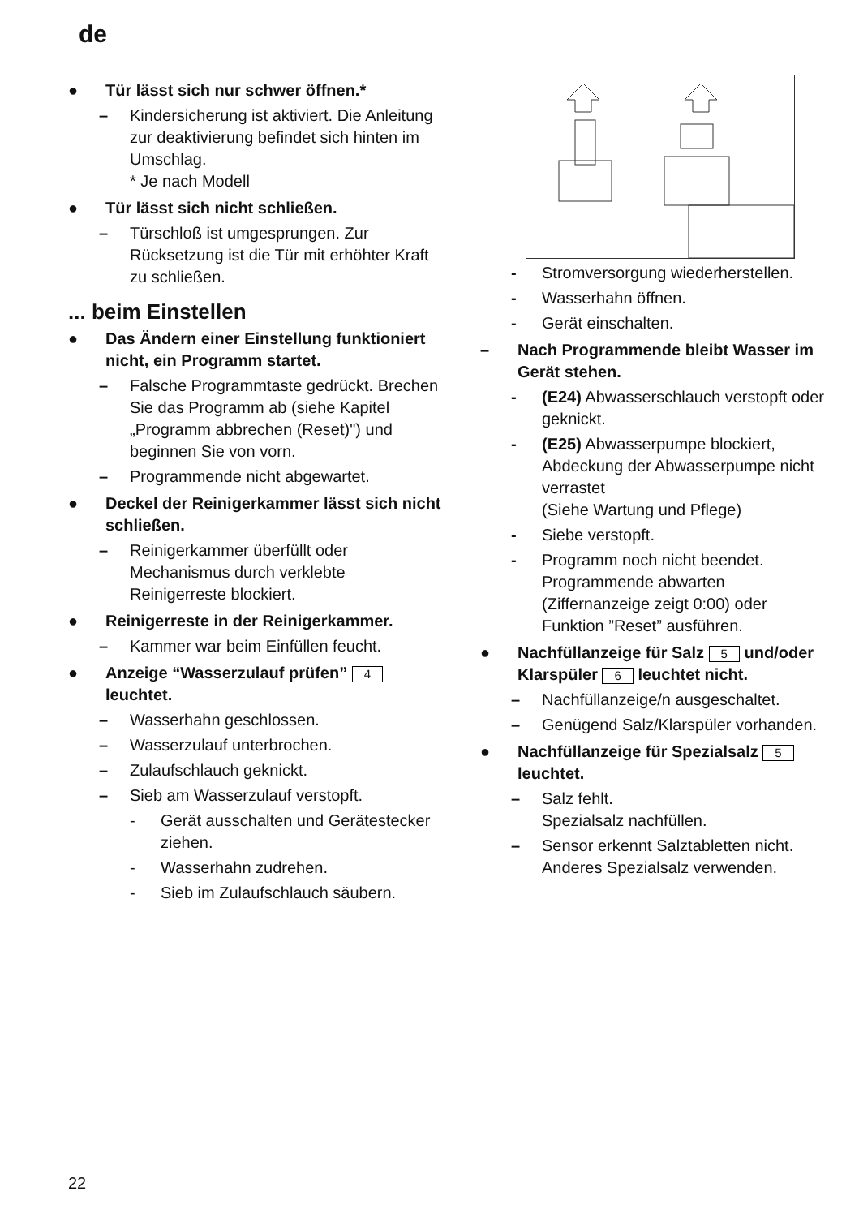de
● Tür lässt sich nur schwer öffnen.*
– Kindersicherung ist aktiviert. Die Anleitung zur deaktivierung befindet sich hinten im Umschlag.
* Je nach Modell
● Tür lässt sich nicht schließen.
– Türschloß ist umgesprungen. Zur Rücksetzung ist die Tür mit erhöhter Kraft zu schließen.
... beim Einstellen
● Das Ändern einer Einstellung funktioniert nicht, ein Programm startet.
– Falsche Programmtaste gedrückt. Brechen Sie das Programm ab (siehe Kapitel „Programm abbrechen (Reset)") und beginnen Sie von vorn.
– Programmende nicht abgewartet.
● Deckel der Reinigerkammer lässt sich nicht schließen.
– Reinigerkammer überfüllt oder Mechanismus durch verklebte Reinigerreste blockiert.
● Reinigerreste in der Reinigerkammer.
– Kammer war beim Einfüllen feucht.
● Anzeige “Wasserzulauf prüfen” 4 leuchtet.
– Wasserhahn geschlossen.
– Wasserzulauf unterbrochen.
– Zulaufschlauch geknickt.
– Sieb am Wasserzulauf verstopft.
- Gerät ausschalten und Gerätestecker ziehen.
- Wasserhahn zudrehen.
- Sieb im Zulaufschlauch säubern.
- Stromversorgung wiederherstellen.
- Wasserhahn öffnen.
- Gerät einschalten.
– Nach Programmende bleibt Wasser im Gerät stehen.
- (E24) Abwasserschlauch verstopft oder geknickt.
- (E25) Abwasserpumpe blockiert, Abdeckung der Abwasserpumpe nicht verrastet
(Siehe Wartung und Pflege)
- Siebe verstopft.
- Programm noch nicht beendet. Programmende abwarten (Ziffernanzeige zeigt 0:00) oder Funktion ”Reset” ausführen.
● Nachfüllanzeige für Salz 5 und/oder Klarspüler 6 leuchtet nicht.
– Nachfüllanzeige/n ausgeschaltet.
– Genügend Salz/Klarspüler vorhanden.
● Nachfüllanzeige für Spezialsalz 5 leuchtet.
– Salz fehlt.
Spezialsalz nachfüllen.
– Sensor erkennt Salztabletten nicht.
Anderes Spezialsalz verwenden.
22